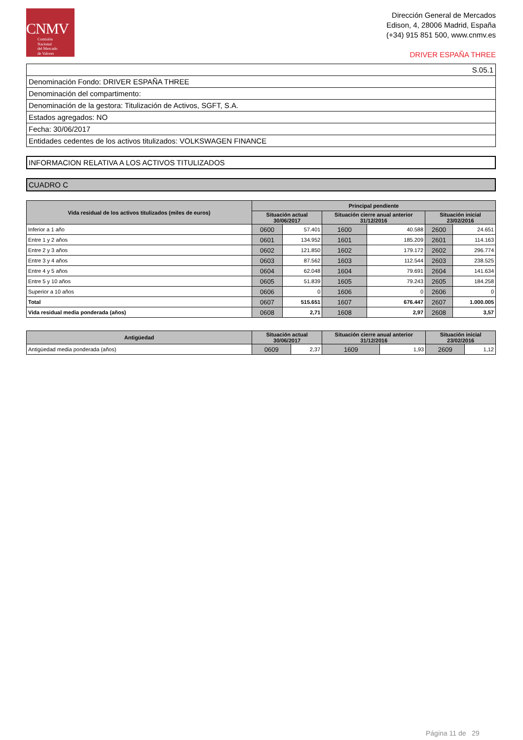CNMV
Comisión
Nacional
del Mercado
de Valores
Dirección General de Mercados
Edison, 4, 28006 Madrid, España
(+34) 915 851 500, www.cnmv.es
DRIVER ESPAÑA THREE
| S.05.1 |
| Denominación Fondo: DRIVER ESPAÑA THREE |
| Denominación del compartimento: |
| Denominación de la gestora: Titulización de Activos, SGFT, S.A. |
| Estados agregados: NO |
| Fecha: 30/06/2017 |
| Entidades cedentes de los activos titulizados: VOLKSWAGEN FINANCE |
INFORMACION RELATIVA A LOS ACTIVOS TITULIZADOS
CUADRO C
| Vida residual de los activos titulizados (miles de euros) | Principal pendiente | | | | | |
| --- | --- | --- | --- | --- | --- | --- |
| | Situación actual 30/06/2017 | | Situación cierre anual anterior 31/12/2016 | | Situación inicial 23/02/2016 | |
| Inferior a 1 año | 0600 | 57.401 | 1600 | 40.588 | 2600 | 24.651 |
| Entre 1 y 2 años | 0601 | 134.952 | 1601 | 185.209 | 2601 | 114.163 |
| Entre 2 y 3 años | 0602 | 121.850 | 1602 | 179.172 | 2602 | 296.774 |
| Entre 3 y 4 años | 0603 | 87.562 | 1603 | 112.544 | 2603 | 238.525 |
| Entre 4 y 5 años | 0604 | 62.048 | 1604 | 79.691 | 2604 | 141.634 |
| Entre 5 y 10 años | 0605 | 51.839 | 1605 | 79.243 | 2605 | 184.258 |
| Superior a 10 años | 0606 | 0 | 1606 | 0 | 2606 | 0 |
| Total | 0607 | 515.651 | 1607 | 676.447 | 2607 | 1.000.005 |
| Vida residual media ponderada (años) | 0608 | 2,71 | 1608 | 2,97 | 2608 | 3,57 |
| Antigüedad | Situación actual 30/06/2017 | | Situación cierre anual anterior 31/12/2016 | | Situación inicial 23/02/2016 | |
| --- | --- | --- | --- | --- | --- | --- |
| Antigüedad media ponderada (años) | 0609 | 2,37 | 1609 | 1,93 | 2609 | 1,12 |
Página 11 de 29